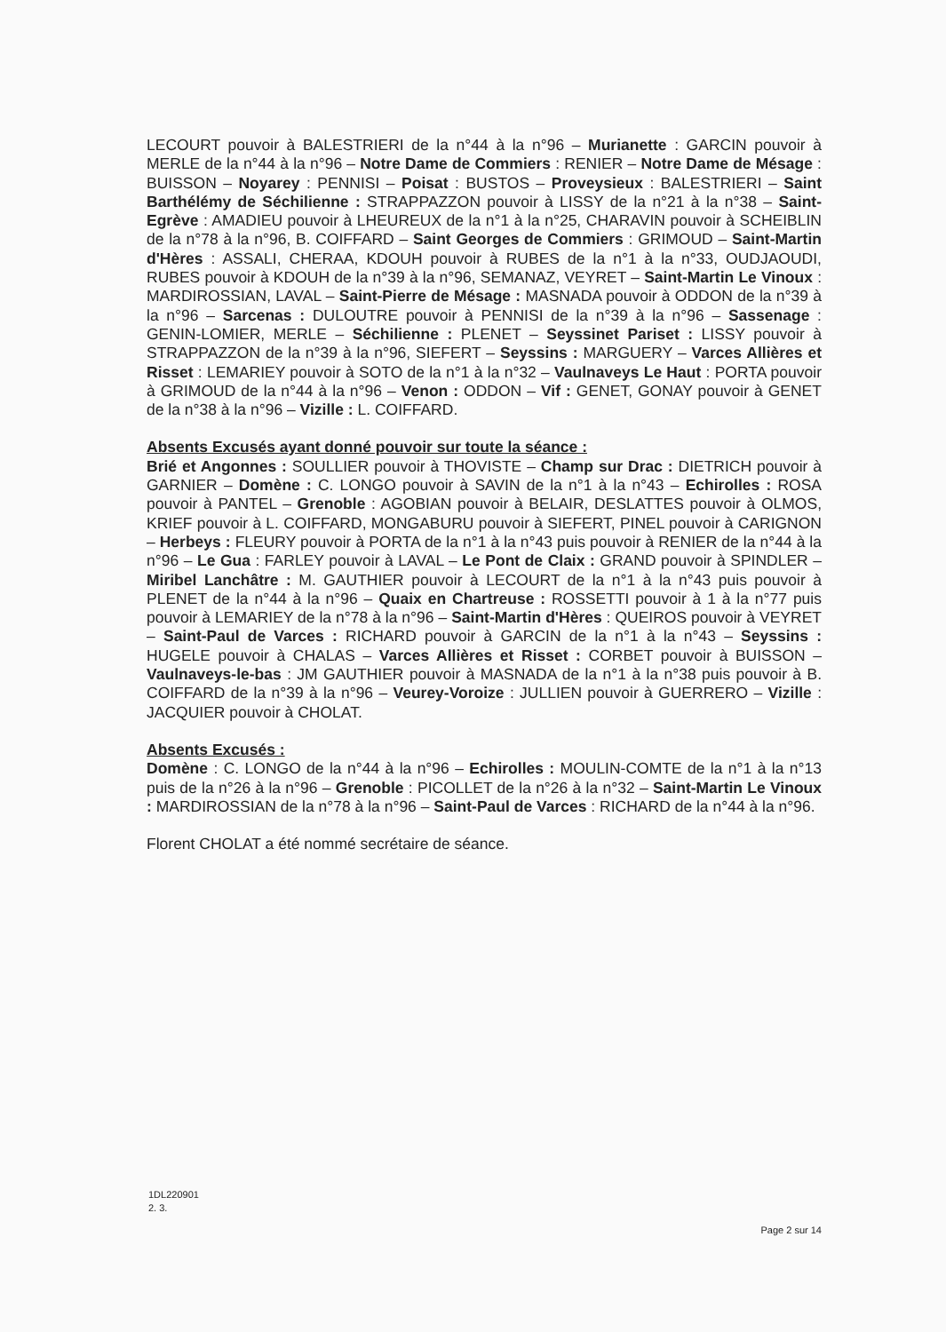LECOURT pouvoir à BALESTRIERI de la n°44 à la n°96 – Murianette : GARCIN pouvoir à MERLE de la n°44 à la n°96 – Notre Dame de Commiers : RENIER – Notre Dame de Mésage : BUISSON – Noyarey : PENNISI – Poisat : BUSTOS – Proveysieux : BALESTRIERI – Saint Barthélémy de Séchilienne : STRAPPAZZON pouvoir à LISSY de la n°21 à la n°38 – Saint-Egrève : AMADIEU pouvoir à LHEUREUX de la n°1 à la n°25, CHARAVIN pouvoir à SCHEIBLIN de la n°78 à la n°96, B. COIFFARD – Saint Georges de Commiers : GRIMOUD – Saint-Martin d'Hères : ASSALI, CHERAA, KDOUH pouvoir à RUBES de la n°1 à la n°33, OUDJAOUDI, RUBES pouvoir à KDOUH de la n°39 à la n°96, SEMANAZ, VEYRET – Saint-Martin Le Vinoux : MARDIROSSIAN, LAVAL – Saint-Pierre de Mésage : MASNADA pouvoir à ODDON de la n°39 à la n°96 – Sarcenas : DULOUTRE pouvoir à PENNISI de la n°39 à la n°96 – Sassenage : GENIN-LOMIER, MERLE – Séchilienne : PLENET – Seyssinet Pariset : LISSY pouvoir à STRAPPAZZON de la n°39 à la n°96, SIEFERT – Seyssins : MARGUERY – Varces Allières et Risset : LEMARIEY pouvoir à SOTO de la n°1 à la n°32 – Vaulnaveys Le Haut : PORTA pouvoir à GRIMOUD de la n°44 à la n°96 – Venon : ODDON – Vif : GENET, GONAY pouvoir à GENET de la n°38 à la n°96 – Vizille : L. COIFFARD.
Absents Excusés ayant donné pouvoir sur toute la séance :
Brié et Angonnes : SOULLIER pouvoir à THOVISTE – Champ sur Drac : DIETRICH pouvoir à GARNIER – Domène : C. LONGO pouvoir à SAVIN de la n°1 à la n°43 – Echirolles : ROSA pouvoir à PANTEL – Grenoble : AGOBIAN pouvoir à BELAIR, DESLATTES pouvoir à OLMOS, KRIEF pouvoir à L. COIFFARD, MONGABURU pouvoir à SIEFERT, PINEL pouvoir à CARIGNON – Herbeys : FLEURY pouvoir à PORTA de la n°1 à la n°43 puis pouvoir à RENIER de la n°44 à la n°96 – Le Gua : FARLEY pouvoir à LAVAL – Le Pont de Claix : GRAND pouvoir à SPINDLER – Miribel Lanchâtre : M. GAUTHIER pouvoir à LECOURT de la n°1 à la n°43 puis pouvoir à PLENET de la n°44 à la n°96 – Quaix en Chartreuse : ROSSETTI pouvoir à 1 à la n°77 puis pouvoir à LEMARIEY de la n°78 à la n°96 – Saint-Martin d'Hères : QUEIROS pouvoir à VEYRET – Saint-Paul de Varces : RICHARD pouvoir à GARCIN de la n°1 à la n°43 – Seyssins : HUGELE pouvoir à CHALAS – Varces Allières et Risset : CORBET pouvoir à BUISSON – Vaulnaveys-le-bas : JM GAUTHIER pouvoir à MASNADA de la n°1 à la n°38 puis pouvoir à B. COIFFARD de la n°39 à la n°96 – Veurey-Voroize : JULLIEN pouvoir à GUERRERO – Vizille : JACQUIER pouvoir à CHOLAT.
Absents Excusés :
Domène : C. LONGO de la n°44 à la n°96 – Echirolles : MOULIN-COMTE de la n°1 à la n°13 puis de la n°26 à la n°96 – Grenoble : PICOLLET de la n°26 à la n°32 – Saint-Martin Le Vinoux : MARDIROSSIAN de la n°78 à la n°96 – Saint-Paul de Varces : RICHARD de la n°44 à la n°96.
Florent CHOLAT a été nommé secrétaire de séance.
1DL220901
2. 3.
Page 2 sur 14